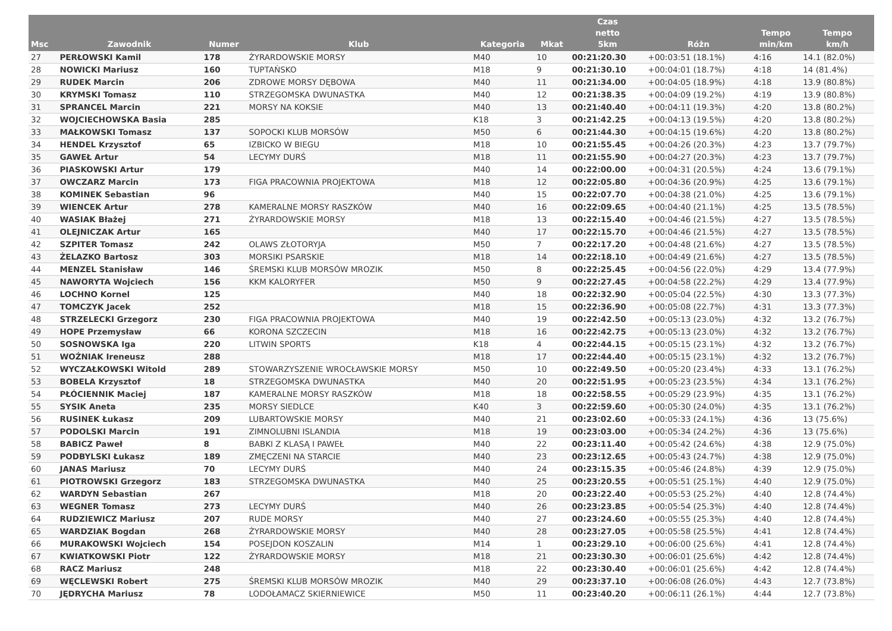| Msc | Zawodnik | Numer | Klub | Kategoria | Mkat | Czas netto 5km | Różn | Tempo min/km | Tempo km/h |
| --- | --- | --- | --- | --- | --- | --- | --- | --- | --- |
| 27 | PERŁOWSKI Kamil | 178 | ŻYRARDOWSKIE MORSY | M40 | 10 | 00:21:20.30 | +00:03:51 (18.1%) | 4:16 | 14.1 (82.0%) |
| 28 | NOWICKI Mariusz | 160 | TUPTAŃSKO | M18 | 9 | 00:21:30.10 | +00:04:01 (18.7%) | 4:18 | 14 (81.4%) |
| 29 | RUDEK Marcin | 206 | ZDROWE MORSY DĘBOWA | M40 | 11 | 00:21:34.00 | +00:04:05 (18.9%) | 4:18 | 13.9 (80.8%) |
| 30 | KRYMSKI Tomasz | 110 | STRZEGOMSKA DWUNASTKA | M40 | 12 | 00:21:38.35 | +00:04:09 (19.2%) | 4:19 | 13.9 (80.8%) |
| 31 | SPRANCEL Marcin | 221 | MORSY NA KOKSIE | M40 | 13 | 00:21:40.40 | +00:04:11 (19.3%) | 4:20 | 13.8 (80.2%) |
| 32 | WOJCIECHOWSKA Basia | 285 | | K18 | 3 | 00:21:42.25 | +00:04:13 (19.5%) | 4:20 | 13.8 (80.2%) |
| 33 | MAŁKOWSKI Tomasz | 137 | SOPOCKI KLUB MORSÓW | M50 | 6 | 00:21:44.30 | +00:04:15 (19.6%) | 4:20 | 13.8 (80.2%) |
| 34 | HENDEL Krzysztof | 65 | IZBICKO W BIEGU | M18 | 10 | 00:21:55.45 | +00:04:26 (20.3%) | 4:23 | 13.7 (79.7%) |
| 35 | GAWEŁ Artur | 54 | LECYMY DURŚ | M18 | 11 | 00:21:55.90 | +00:04:27 (20.3%) | 4:23 | 13.7 (79.7%) |
| 36 | PIASKOWSKI Artur | 179 | | M40 | 14 | 00:22:00.00 | +00:04:31 (20.5%) | 4:24 | 13.6 (79.1%) |
| 37 | OWCZARZ Marcin | 173 | FIGA PRACOWNIA PROJEKTOWA | M18 | 12 | 00:22:05.80 | +00:04:36 (20.9%) | 4:25 | 13.6 (79.1%) |
| 38 | KOMINEK Sebastian | 96 | | M40 | 15 | 00:22:07.70 | +00:04:38 (21.0%) | 4:25 | 13.6 (79.1%) |
| 39 | WIENCEK Artur | 278 | KAMERALNE MORSY RASZKÓW | M40 | 16 | 00:22:09.65 | +00:04:40 (21.1%) | 4:25 | 13.5 (78.5%) |
| 40 | WASIAK Błażej | 271 | ŻYRARDOWSKIE MORSY | M18 | 13 | 00:22:15.40 | +00:04:46 (21.5%) | 4:27 | 13.5 (78.5%) |
| 41 | OLEJNICZAK Artur | 165 | | M40 | 17 | 00:22:15.70 | +00:04:46 (21.5%) | 4:27 | 13.5 (78.5%) |
| 42 | SZPITER Tomasz | 242 | OLAWS ZŁOTORYJA | M50 | 7 | 00:22:17.20 | +00:04:48 (21.6%) | 4:27 | 13.5 (78.5%) |
| 43 | ŻELAZKO Bartosz | 303 | MORSIKI PSARSKIE | M18 | 14 | 00:22:18.10 | +00:04:49 (21.6%) | 4:27 | 13.5 (78.5%) |
| 44 | MENZEL Stanisław | 146 | ŚREMSKI KLUB MORSÓW MROZIK | M50 | 8 | 00:22:25.45 | +00:04:56 (22.0%) | 4:29 | 13.4 (77.9%) |
| 45 | NAWORYTA Wojciech | 156 | KKM KALORYFER | M50 | 9 | 00:22:27.45 | +00:04:58 (22.2%) | 4:29 | 13.4 (77.9%) |
| 46 | LOCHNO Kornel | 125 | | M40 | 18 | 00:22:32.90 | +00:05:04 (22.5%) | 4:30 | 13.3 (77.3%) |
| 47 | TOMCZYK Jacek | 252 | | M18 | 15 | 00:22:36.90 | +00:05:08 (22.7%) | 4:31 | 13.3 (77.3%) |
| 48 | STRZELECKI Grzegorz | 230 | FIGA PRACOWNIA PROJEKTOWA | M40 | 19 | 00:22:42.50 | +00:05:13 (23.0%) | 4:32 | 13.2 (76.7%) |
| 49 | HOPE Przemysław | 66 | KORONA SZCZECIN | M18 | 16 | 00:22:42.75 | +00:05:13 (23.0%) | 4:32 | 13.2 (76.7%) |
| 50 | SOSNOWSKA Iga | 220 | LITWIN SPORTS | K18 | 4 | 00:22:44.15 | +00:05:15 (23.1%) | 4:32 | 13.2 (76.7%) |
| 51 | WOŹNIAK Ireneusz | 288 | | M18 | 17 | 00:22:44.40 | +00:05:15 (23.1%) | 4:32 | 13.2 (76.7%) |
| 52 | WYCZAŁKOWSKI Witold | 289 | STOWARZYSZENIE WROCŁAWSKIE MORSY | M50 | 10 | 00:22:49.50 | +00:05:20 (23.4%) | 4:33 | 13.1 (76.2%) |
| 53 | BOBELA Krzysztof | 18 | STRZEGOMSKA DWUNASTKA | M40 | 20 | 00:22:51.95 | +00:05:23 (23.5%) | 4:34 | 13.1 (76.2%) |
| 54 | PŁÓCIENNIK Maciej | 187 | KAMERALNE MORSY RASZKÓW | M18 | 18 | 00:22:58.55 | +00:05:29 (23.9%) | 4:35 | 13.1 (76.2%) |
| 55 | SYSIK Aneta | 235 | MORSY SIEDLCE | K40 | 3 | 00:22:59.60 | +00:05:30 (24.0%) | 4:35 | 13.1 (76.2%) |
| 56 | RUSINEK Łukasz | 209 | LUBARTOWSKIE MORSY | M40 | 21 | 00:23:02.60 | +00:05:33 (24.1%) | 4:36 | 13 (75.6%) |
| 57 | PODOLSKI Marcin | 191 | ZIMNOLUBNI ISLANDIA | M18 | 19 | 00:23:03.00 | +00:05:34 (24.2%) | 4:36 | 13 (75.6%) |
| 58 | BABICZ Paweł | 8 | BABKI Z KLASĄ I PAWEŁ | M40 | 22 | 00:23:11.40 | +00:05:42 (24.6%) | 4:38 | 12.9 (75.0%) |
| 59 | PODBYLSKI Łukasz | 189 | ZMĘCZENI NA STARCIE | M40 | 23 | 00:23:12.65 | +00:05:43 (24.7%) | 4:38 | 12.9 (75.0%) |
| 60 | JANAS Mariusz | 70 | LECYMY DURŚ | M40 | 24 | 00:23:15.35 | +00:05:46 (24.8%) | 4:39 | 12.9 (75.0%) |
| 61 | PIOTROWSKI Grzegorz | 183 | STRZEGOMSKA DWUNASTKA | M40 | 25 | 00:23:20.55 | +00:05:51 (25.1%) | 4:40 | 12.9 (75.0%) |
| 62 | WARDYN Sebastian | 267 | | M18 | 20 | 00:23:22.40 | +00:05:53 (25.2%) | 4:40 | 12.8 (74.4%) |
| 63 | WEGNER Tomasz | 273 | LECYMY DURŚ | M40 | 26 | 00:23:23.85 | +00:05:54 (25.3%) | 4:40 | 12.8 (74.4%) |
| 64 | RUDZIEWICZ Mariusz | 207 | RUDE MORSY | M40 | 27 | 00:23:24.60 | +00:05:55 (25.3%) | 4:40 | 12.8 (74.4%) |
| 65 | WARDZIAK Bogdan | 268 | ŻYRARDOWSKIE MORSY | M40 | 28 | 00:23:27.05 | +00:05:58 (25.5%) | 4:41 | 12.8 (74.4%) |
| 66 | MURAKOWSKI Wojciech | 154 | POSEJDON KOSZALIN | M14 | 1 | 00:23:29.10 | +00:06:00 (25.6%) | 4:41 | 12.8 (74.4%) |
| 67 | KWIATKOWSKI Piotr | 122 | ŻYRARDOWSKIE MORSY | M18 | 21 | 00:23:30.30 | +00:06:01 (25.6%) | 4:42 | 12.8 (74.4%) |
| 68 | RACZ Mariusz | 248 | | M18 | 22 | 00:23:30.40 | +00:06:01 (25.6%) | 4:42 | 12.8 (74.4%) |
| 69 | WĘCLEWSKI Robert | 275 | ŚREMSKI KLUB MORSÓW MROZIK | M40 | 29 | 00:23:37.10 | +00:06:08 (26.0%) | 4:43 | 12.7 (73.8%) |
| 70 | JĘDRYCHA Mariusz | 78 | LODOŁAMACZ SKIERNIEWICE | M50 | 11 | 00:23:40.20 | +00:06:11 (26.1%) | 4:44 | 12.7 (73.8%) |